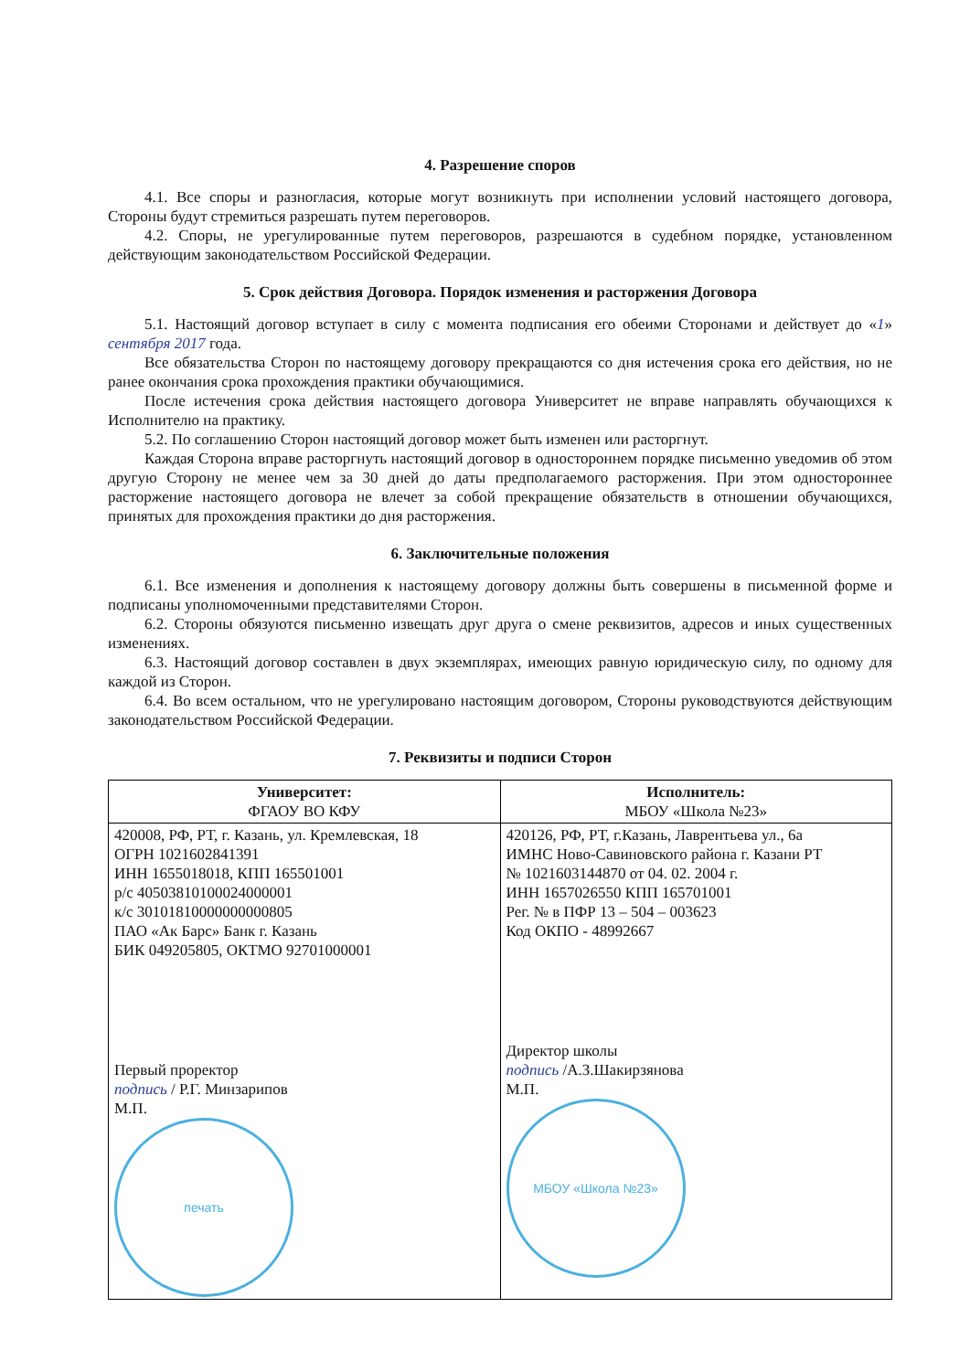4. Разрешение споров
4.1. Все споры и разногласия, которые могут возникнуть при исполнении условий настоящего договора, Стороны будут стремиться разрешать путем переговоров.
4.2. Споры, не урегулированные путем переговоров, разрешаются в судебном порядке, установленном действующим законодательством Российской Федерации.
5. Срок действия Договора. Порядок изменения и расторжения Договора
5.1. Настоящий договор вступает в силу с момента подписания его обеими Сторонами и действует до «1» сентября 2017 года.
Все обязательства Сторон по настоящему договору прекращаются со дня истечения срока его действия, но не ранее окончания срока прохождения практики обучающимися.
После истечения срока действия настоящего договора Университет не вправе направлять обучающихся к Исполнителю на практику.
5.2. По соглашению Сторон настоящий договор может быть изменен или расторгнут.
Каждая Сторона вправе расторгнуть настоящий договор в одностороннем порядке письменно уведомив об этом другую Сторону не менее чем за 30 дней до даты предполагаемого расторжения. При этом одностороннее расторжение настоящего договора не влечет за собой прекращение обязательств в отношении обучающихся, принятых для прохождения практики до дня расторжения.
6. Заключительные положения
6.1. Все изменения и дополнения к настоящему договору должны быть совершены в письменной форме и подписаны уполномоченными представителями Сторон.
6.2. Стороны обязуются письменно извещать друг друга о смене реквизитов, адресов и иных существенных изменениях.
6.3. Настоящий договор составлен в двух экземплярах, имеющих равную юридическую силу, по одному для каждой из Сторон.
6.4. Во всем остальном, что не урегулировано настоящим договором, Стороны руководствуются действующим законодательством Российской Федерации.
7. Реквизиты и подписи Сторон
| Университет: ФГАОУ ВО КФУ | Исполнитель: МБОУ «Школа №23» |
| --- | --- |
| 420008, РФ, РТ, г. Казань, ул. Кремлевская, 18 ОГРН 1021602841391 ИНН 1655018018, КПП 165501001 р/с 40503810100024000001 к/с 30101810000000000805 ПАО «Ак Барс» Банк г. Казань БИК 049205805, ОКТМО 92701000001 Первый проректор подпись / Р.Г. Минзарипов М.П. печать | 420126, РФ, РТ, г.Казань, Лаврентьева ул., 6а ИМНС Ново-Савиновского района г. Казани РТ № 1021603144870 от 04. 02. 2004 г. ИНН 1657026550 КПП 165701001 Рег. № в ПФР 13 – 504 – 003623 Код ОКПО - 48992667 Директор школы подпись /А.З.Шакирзянова М.П. МБОУ «Школа №23» |